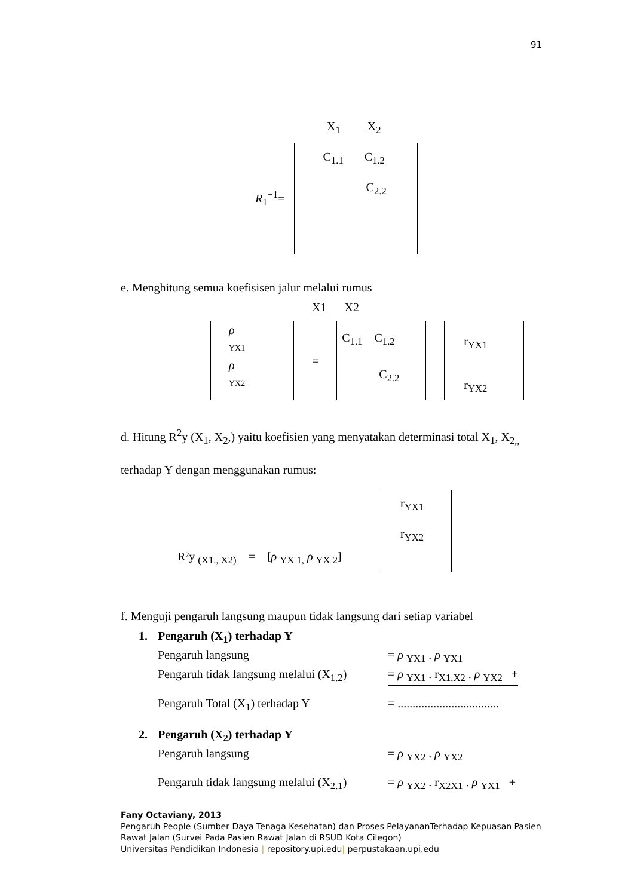91
X<sub>1</sub> X<sub>2</sub>
R<sub>1</sub><sup>−1</sup>=
C<sub>1.1</sub> C<sub>1.2</sub>
C<sub>2.2</sub>
e. Menghitung semua koefisisen jalur melalui rumus
X1 X2
ρ
YX1
ρ
YX2
=
C<sub>1.1</sub> C<sub>1.2</sub>
C<sub>2.2</sub>
r<sub>YX1</sub>
r<sub>YX2</sub>
d. Hitung R<sup>2</sup>y (X<sub>1</sub>, X<sub>2</sub>,) yaitu koefisien yang menyatakan determinasi total X<sub>1</sub>, X<sub>2,,</sub> terhadap Y dengan menggunakan rumus:
R²y <sub>(X1., X2)</sub> = [ρ <sub>YX 1,</sub> ρ <sub>YX 2</sub>]
r<sub>YX1</sub>
r<sub>YX2</sub>
f. Menguji pengaruh langsung maupun tidak langsung dari setiap variabel
| 1. | Pengaruh (X<sub>1</sub>) terhadap Y | |
| | Pengaruh langsung | = ρ <sub>YX1</sub> . ρ <sub>YX1</sub> |
| | Pengaruh tidak langsung melalui (X<sub>1.2</sub>) | = ρ <sub>YX1</sub> . r<sub>X1.X2</sub> . ρ <sub>YX2</sub> + |
| | Pengaruh Total (X<sub>1</sub>) terhadap Y | = .................................. |
| 2. | Pengaruh (X<sub>2</sub>) terhadap Y | |
| | Pengaruh langsung | = ρ <sub>YX2</sub> . ρ <sub>YX2</sub> |
| | Pengaruh tidak langsung melalui (X<sub>2.1</sub>) | = ρ <sub>YX2</sub> . r<sub>X2X1</sub> . ρ <sub>YX1</sub> + |
Fany Octaviany, 2013
Pengaruh People (Sumber Daya Tenaga Kesehatan) dan Proses PelayananTerhadap Kepuasan Pasien Rawat Jalan (Survei Pada Pasien Rawat Jalan di RSUD Kota Cilegon)
Universitas Pendidikan Indonesia | repository.upi.edu| perpustakaan.upi.edu